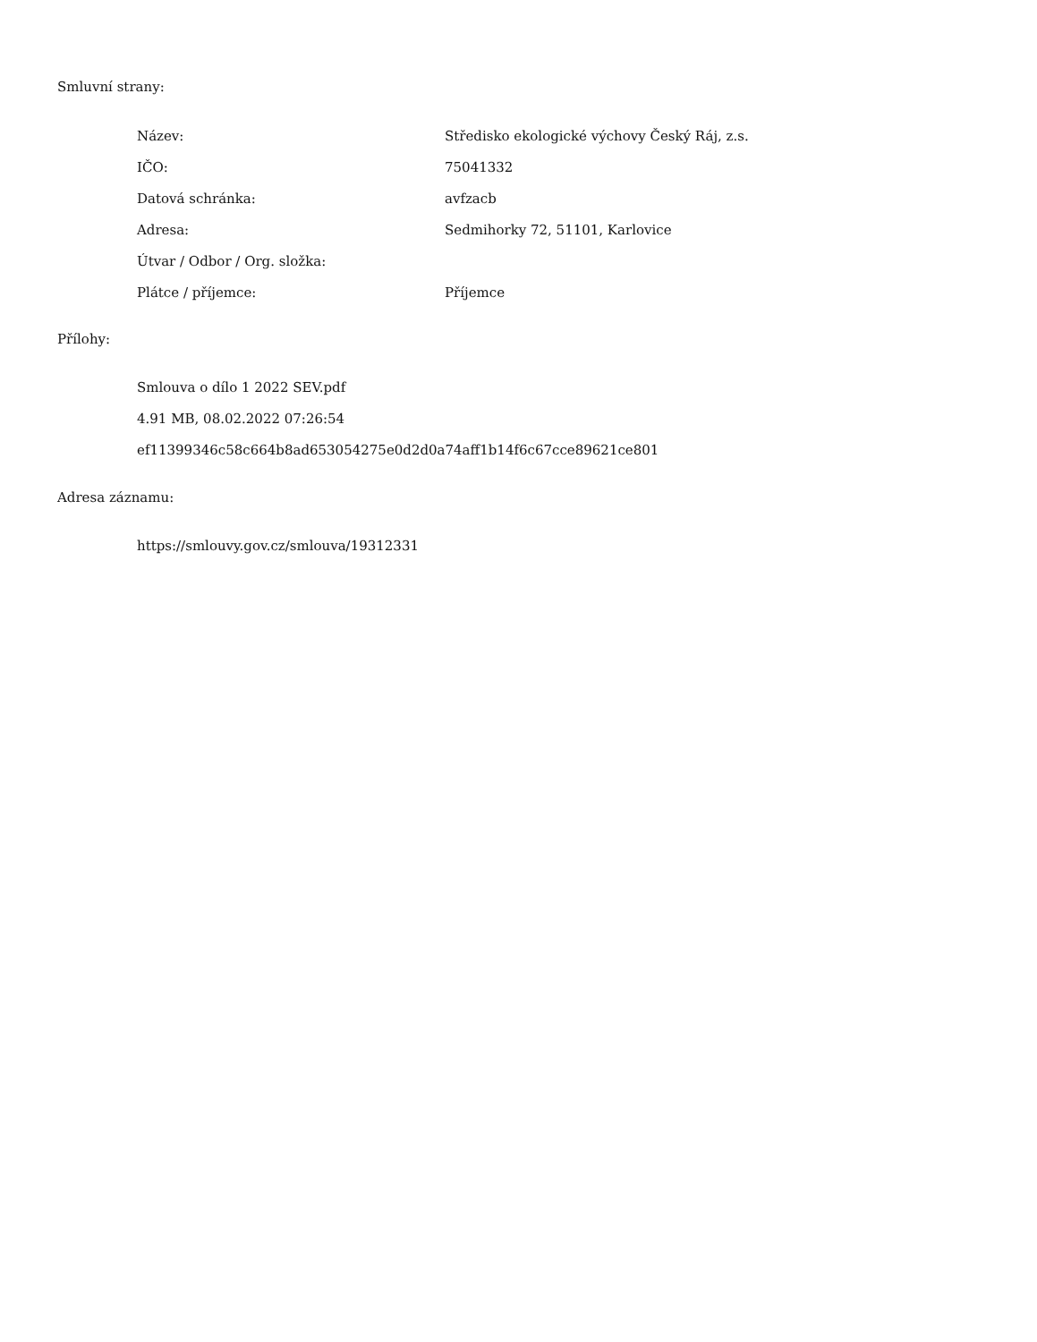Smluvní strany:
| Název: | Středisko ekologické výchovy Český Ráj, z.s. |
| IČO: | 75041332 |
| Datová schránka: | avfzacb |
| Adresa: | Sedmihorky 72, 51101, Karlovice |
| Útvar / Odbor / Org. složka: | |
| Plátce / příjemce: | Příjemce |
Přílohy:
Smlouva o dílo 1 2022 SEV.pdf
4.91 MB, 08.02.2022 07:26:54
ef11399346c58c664b8ad653054275e0d2d0a74aff1b14f6c67cce89621ce801
Adresa záznamu:
https://smlouvy.gov.cz/smlouva/19312331